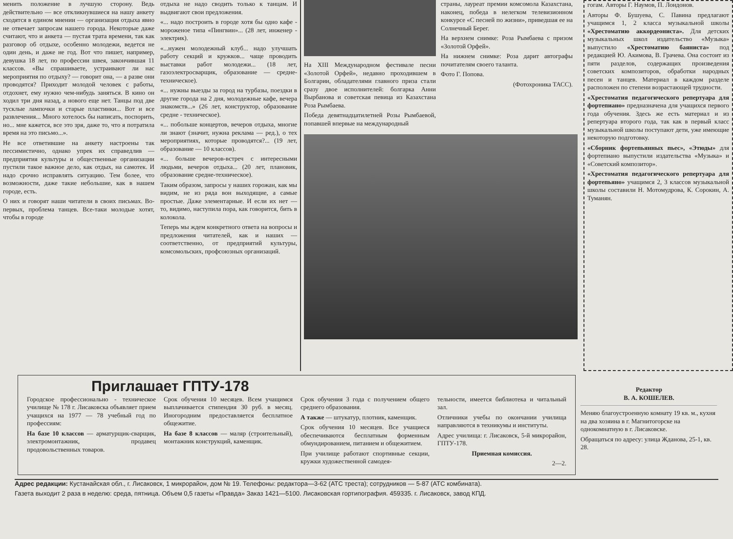менить положение в лучшую сторону. Ведь действительно — все откликнувшиеся на нашу анкету сходятся в едином мнении — организация отдыха явно не отвечает запросам нашего города. Некоторые даже считают, что и анкета — пустая трата времени, так как разговор об отдыхе, особенно молодежи, ведется не один день, и даже не год. Вот что пишет, например, девушка 18 лет, по профессии швея, закончившая 11 классов. «Вы спрашиваете, устраивают ли нас мероприятия по отдыху? — говорит она, — а разве они проводятся? Приходит молодой человек с работы, отдохнет, ему нужно чем-нибудь заняться. В кино он ходил три дня назад, а нового еще нет. Танцы под две тусклые лампочки и старые пластинки... Вот и все развлечения... Много хотелось бы написать, поспорить, но... мне кажется, все это зря, даже то, что я потратила время на это письмо...».
Не все ответившие на анкету настроены так пессимистично, однако упрек их справедлив — предприятия культуры и общественные организации пустили такое важное дело, как отдых, на самотек. И надо срочно исправлять ситуацию. Тем более, что возможности, даже такие небольшие, как в нашем городе, есть.
О них и говорят наши читатели в своих письмах. Во-первых, проблема танцев. Все-таки молодые хотят, чтобы в городе
отдыха не надо сводить только к танцам. И выдвигают свои предложения.
«... надо построить в городе хотя бы одно кафе - мороженое типа «Пингвин»... (28 лет, инженер - электрик).
«...нужен молодежный клуб... надо улучшать работу секций и кружков... чаще проводить выставки работ молодежи... (18 лет, газоэлектросварщик, образование — средне-техническое).
«... нужны выезды за город на турбазы, поездки в другие города на 2 дня, молодежные кафе, вечера знакомств...» (26 лет, конструктор, образование средне - техническое).
«... побольше концертов, вечеров отдыха, многие ли знают (значит, нужна реклама — ред.), о тех мероприятиях, которые проводятся?... (19 лет, образование — 10 классов).
«... больше вечеров-встреч с интересными людьми, вечеров отдыха... (20 лет, плановик, образование средне-техническое).
Таким образом, запросы у наших горожан, как мы видим, не из ряда вон выходящие, а самые простые. Даже элементарные. И если их нет — то, видимо, наступила пора, как говорится, бить в колокола.
Теперь мы ждем конкретного ответа на вопросы и предложения читателей, как и наших — соответственно, от предприятий культуры, комсомольских, профсоюзных организаций.
На XIII Международном фестивале песни «Золотой Орфей», недавно проходившем в Болгарии, обладателями главного приза стали сразу двое исполнителей: болгарка Анни Вырбанова и советская певица из Казахстана Роза Рымбаева.
Победа девятнадцатилетней Розы Рымбаевой, попавшей впервые на международный
страны, лауреат премии комсомола Казахстана, наконец, победа в нелегком телевизионном конкурсе «С песней по жизни», приведшая ее на Солнечный Берег.
На верхнем снимке: Роза Рымбаева с призом «Золотой Орфей».
На нижнем снимке: Роза дарит автографы почитателям своего таланта.
Фото Г. Попова.
(Фотохроника ТАСС).
гогам. Авторы Г. Наумов, П. Лондонов.
Авторы Ф. Бушуева, С. Павина предлагают учащимся 1, 2 класса музыкальной школы «Хрестоматию аккордеониста». Для детских музыкальных школ издательство «Музыка» выпустило «Хрестоматию баяниста» под редакцией Ю. Акимова, В. Грачева. Она состоит из пяти разделов, содержащих произведения советских композиторов, обработки народных песен и танцев. Материал в каждом разделе расположен по степени возрастающей трудности.
«Хрестоматия педагогического репертуара для фортепиано» предназначена для учащихся первого года обучения. Здесь же есть материал и из репертуара второго года, так как в первый класс музыкальной школы поступают дети, уже имеющие некоторую подготовку.
«Сборник фортепьянных пьес», «Этюды» для фортепиано выпустили издательства «Музыка» и «Советский композитор».
«Хрестоматия педагогического репертуара для фортепьяно» учащимся 2, 3 классов музыкальной школы составили Н. Мотомудрова, К. Сорокин, А. Туманян.
Приглашает ГПТУ-178
Городское профессионально - техническое училище № 178 г. Лисаковска объявляет прием учащихся на 1977 — 78 учебный год по профессиям:
На базе 10 классов — арматурщик-сварщик, электромонтажник, продавец продовольственных товаров.
Срок обучения 10 месяцев. Всем учащимся выплачивается стипендия 30 руб. в месяц. Иногородним предоставляется бесплатное общежитие.
На базе 8 классов — маляр (строительный), монтажник конструкций, каменщик.
Срок обучения 3 года с получением общего среднего образования.
А также — штукатур, плотник, каменщик.
Срок обучения 10 месяцев. Все учащиеся обеспечиваются бесплатным форменным обмундированием, питанием и общежитием.
При училище работают спортивные секции, кружки художественной самодея-
тельности, имеется библиотека и читальный зал.
Отличники учебы по окончании училища направляются в техникумы и институты.
Адрес училища: г. Лисаковск, 5-й микрорайон, ГПТУ-178.
Приемная комиссия.
2—2.
Редактор
В. А. КОШЕЛЕВ.
Меняю благоустроенную комнату 19 кв. м., кухня на два хозяина в г. Магнитогорске на однокомнатную в г. Лисаковске.
Обращаться по адресу: улица Жданова, 25-1, кв. 28.
Адрес редакции: Кустанайская обл., г. Лисаковск, 1 микрорайон, дом № 19. Телефоны: редактора—3-62 (АТС треста); сотрудников — 5-87 (АТС комбината).
Газета выходит 2 раза в неделю: среда, пятница. Объем 0,5 газеты «Правда» Заказ 1421—5100. Лисаковская гортипография. 459335. г. Лисаковск, завод КПД.